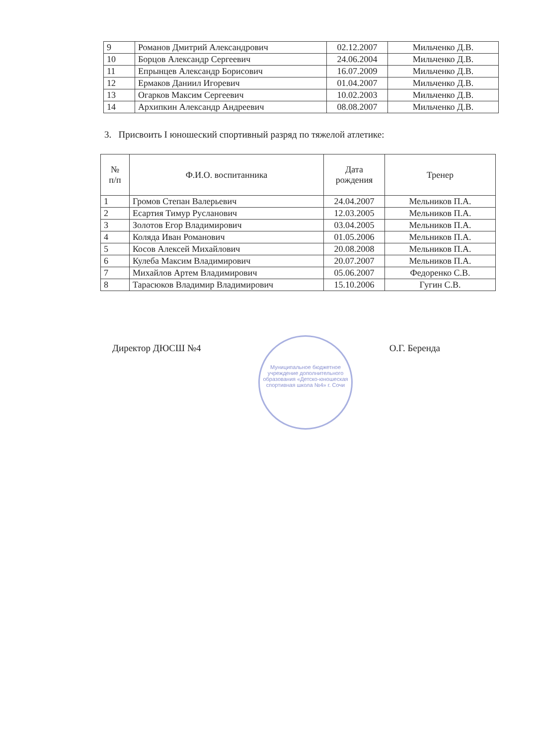| 9 | Романов Дмитрий Александрович | 02.12.2007 | Мильченко Д.В. |
| 10 | Борцов Александр Сергеевич | 24.06.2004 | Мильченко Д.В. |
| 11 | Епрынцев Александр Борисович | 16.07.2009 | Мильченко Д.В. |
| 12 | Ермаков Даниил Игоревич | 01.04.2007 | Мильченко Д.В. |
| 13 | Огарков Максим Сергеевич | 10.02.2003 | Мильченко Д.В. |
| 14 | Архипкин Александр Андреевич | 08.08.2007 | Мильченко Д.В. |
3. Присвоить I юношеский спортивный разряд по тяжелой атлетике:
| № п/п | Ф.И.О. воспитанника | Дата рождения | Тренер |
| --- | --- | --- | --- |
| 1 | Громов Степан Валерьевич | 24.04.2007 | Мельников П.А. |
| 2 | Есартия Тимур Русланович | 12.03.2005 | Мельников П.А. |
| 3 | Золотов Егор Владимирович | 03.04.2005 | Мельников П.А. |
| 4 | Коляда Иван Романович | 01.05.2006 | Мельников П.А. |
| 5 | Косов Алексей Михайлович | 20.08.2008 | Мельников П.А. |
| 6 | Кулеба Максим Владимирович | 20.07.2007 | Мельников П.А. |
| 7 | Михайлов Артем Владимирович | 05.06.2007 | Федоренко С.В. |
| 8 | Тарасюков Владимир Владимирович | 15.10.2006 | Гугин С.В. |
Муниципальное бюджетное учреждение дополнительного образования «Детско-юношеская спортивная школа №4» г. Сочи
Директор ДЮСШ №4 О.Г. Беренда